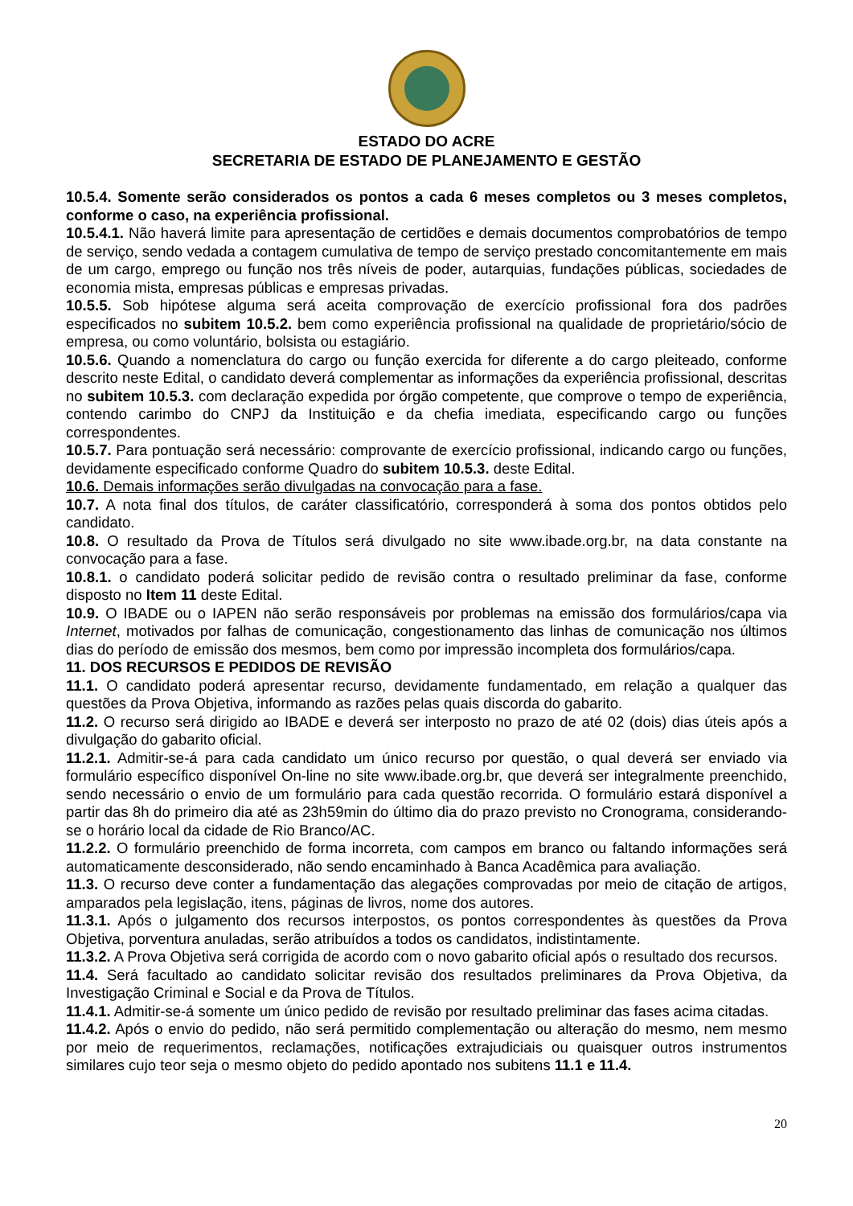ESTADO DO ACRE
SECRETARIA DE ESTADO DE PLANEJAMENTO E GESTÃO
10.5.4. Somente serão considerados os pontos a cada 6 meses completos ou 3 meses completos, conforme o caso, na experiência profissional.
10.5.4.1. Não haverá limite para apresentação de certidões e demais documentos comprobatórios de tempo de serviço, sendo vedada a contagem cumulativa de tempo de serviço prestado concomitantemente em mais de um cargo, emprego ou função nos três níveis de poder, autarquias, fundações públicas, sociedades de economia mista, empresas públicas e empresas privadas.
10.5.5. Sob hipótese alguma será aceita comprovação de exercício profissional fora dos padrões especificados no subitem 10.5.2. bem como experiência profissional na qualidade de proprietário/sócio de empresa, ou como voluntário, bolsista ou estagiário.
10.5.6. Quando a nomenclatura do cargo ou função exercida for diferente a do cargo pleiteado, conforme descrito neste Edital, o candidato deverá complementar as informações da experiência profissional, descritas no subitem 10.5.3. com declaração expedida por órgão competente, que comprove o tempo de experiência, contendo carimbo do CNPJ da Instituição e da chefia imediata, especificando cargo ou funções correspondentes.
10.5.7. Para pontuação será necessário: comprovante de exercício profissional, indicando cargo ou funções, devidamente especificado conforme Quadro do subitem 10.5.3. deste Edital.
10.6. Demais informações serão divulgadas na convocação para a fase.
10.7. A nota final dos títulos, de caráter classificatório, corresponderá à soma dos pontos obtidos pelo candidato.
10.8. O resultado da Prova de Títulos será divulgado no site www.ibade.org.br, na data constante na convocação para a fase.
10.8.1. o candidato poderá solicitar pedido de revisão contra o resultado preliminar da fase, conforme disposto no Item 11 deste Edital.
10.9. O IBADE ou o IAPEN não serão responsáveis por problemas na emissão dos formulários/capa via Internet, motivados por falhas de comunicação, congestionamento das linhas de comunicação nos últimos dias do período de emissão dos mesmos, bem como por impressão incompleta dos formulários/capa.
11. DOS RECURSOS E PEDIDOS DE REVISÃO
11.1. O candidato poderá apresentar recurso, devidamente fundamentado, em relação a qualquer das questões da Prova Objetiva, informando as razões pelas quais discorda do gabarito.
11.2. O recurso será dirigido ao IBADE e deverá ser interposto no prazo de até 02 (dois) dias úteis após a divulgação do gabarito oficial.
11.2.1. Admitir-se-á para cada candidato um único recurso por questão, o qual deverá ser enviado via formulário específico disponível On-line no site www.ibade.org.br, que deverá ser integralmente preenchido, sendo necessário o envio de um formulário para cada questão recorrida. O formulário estará disponível a partir das 8h do primeiro dia até as 23h59min do último dia do prazo previsto no Cronograma, considerando-se o horário local da cidade de Rio Branco/AC.
11.2.2. O formulário preenchido de forma incorreta, com campos em branco ou faltando informações será automaticamente desconsiderado, não sendo encaminhado à Banca Acadêmica para avaliação.
11.3. O recurso deve conter a fundamentação das alegações comprovadas por meio de citação de artigos, amparados pela legislação, itens, páginas de livros, nome dos autores.
11.3.1. Após o julgamento dos recursos interpostos, os pontos correspondentes às questões da Prova Objetiva, porventura anuladas, serão atribuídos a todos os candidatos, indistintamente.
11.3.2. A Prova Objetiva será corrigida de acordo com o novo gabarito oficial após o resultado dos recursos.
11.4. Será facultado ao candidato solicitar revisão dos resultados preliminares da Prova Objetiva, da Investigação Criminal e Social e da Prova de Títulos.
11.4.1. Admitir-se-á somente um único pedido de revisão por resultado preliminar das fases acima citadas.
11.4.2. Após o envio do pedido, não será permitido complementação ou alteração do mesmo, nem mesmo por meio de requerimentos, reclamações, notificações extrajudiciais ou quaisquer outros instrumentos similares cujo teor seja o mesmo objeto do pedido apontado nos subitens 11.1 e 11.4.
20